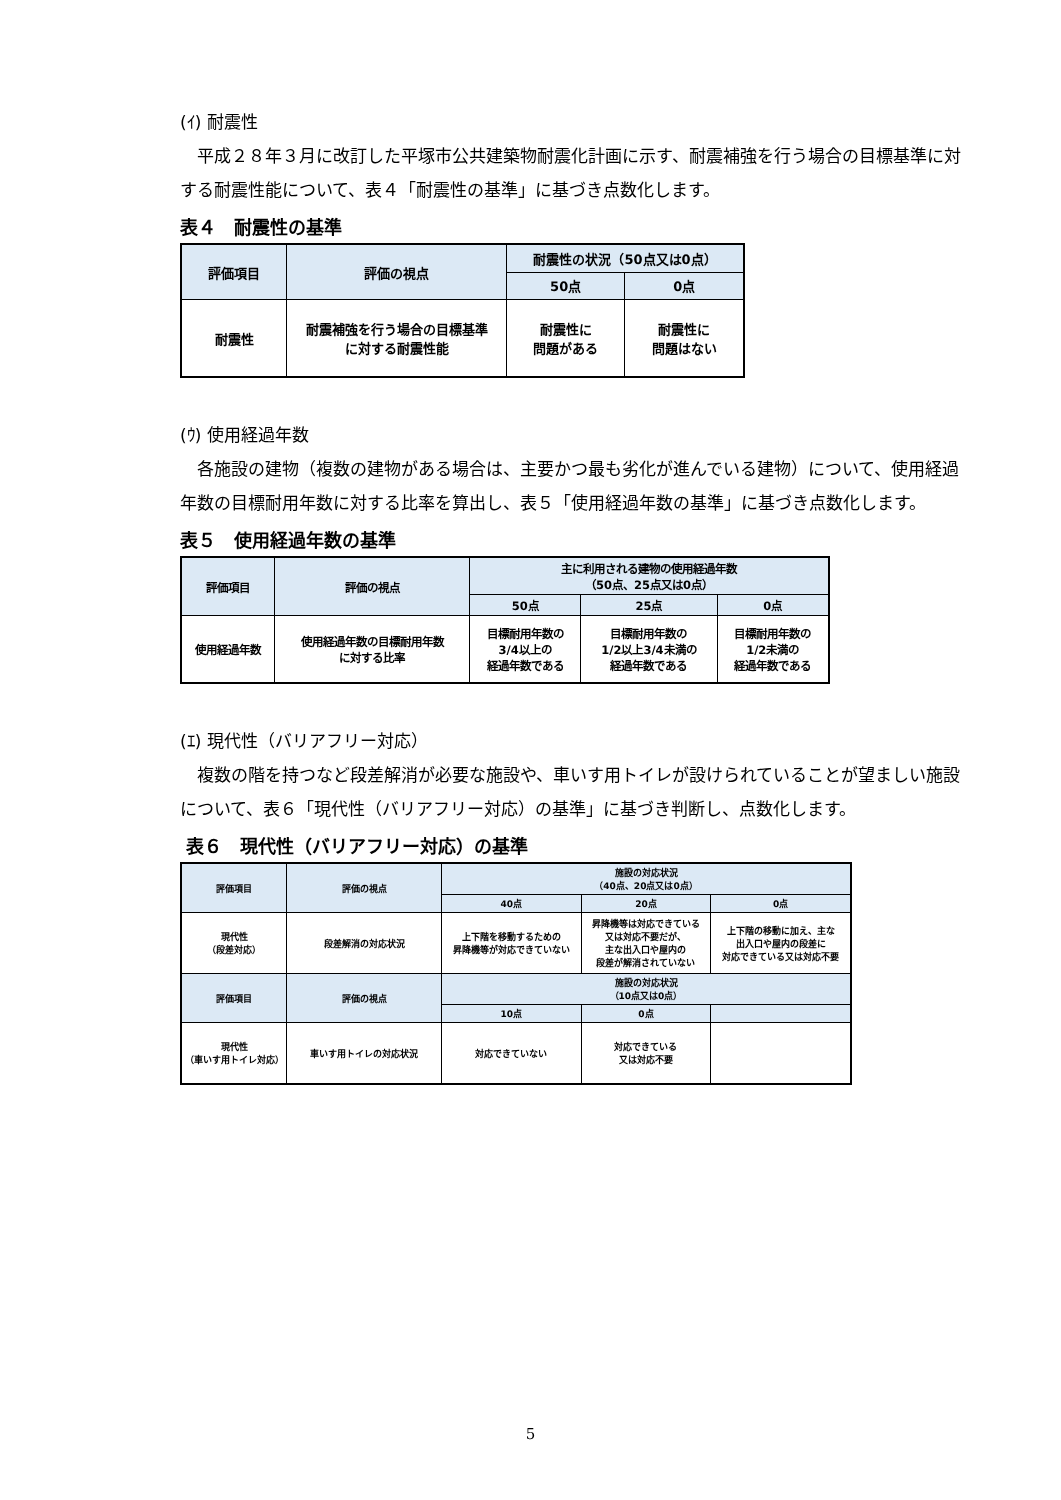(ｲ) 耐震性
平成２８年３月に改訂した平塚市公共建築物耐震化計画に示す、耐震補強を行う場合の目標基準に対する耐震性能について、表４「耐震性の基準」に基づき点数化します。
表４　耐震性の基準
| 評価項目 | 評価の視点 | 耐震性の状況（50点又は0点） | |
| --- | --- | --- | --- |
| | | 50点 | 0点 |
| 耐震性 | 耐震補強を行う場合の目標基準 に対する耐震性能 | 耐震性に 問題がある | 耐震性に 問題はない |
(ｳ) 使用経過年数
各施設の建物（複数の建物がある場合は、主要かつ最も劣化が進んでいる建物）について、使用経過年数の目標耐用年数に対する比率を算出し、表５「使用経過年数の基準」に基づき点数化します。
表５　使用経過年数の基準
| 評価項目 | 評価の視点 | 主に利用される建物の使用経過年数 （50点、25点又は0点） | | |
| --- | --- | --- | --- | --- |
| | | 50点 | 25点 | 0点 |
| 使用経過年数 | 使用経過年数の目標耐用年数 に対する比率 | 目標耐用年数の 3/4以上の 経過年数である | 目標耐用年数の 1/2以上3/4未満の 経過年数である | 目標耐用年数の 1/2未満の 経過年数である |
(ｴ) 現代性（バリアフリー対応）
複数の階を持つなど段差解消が必要な施設や、車いす用トイレが設けられていることが望ましい施設について、表６「現代性（バリアフリー対応）の基準」に基づき判断し、点数化します。
表６　現代性（バリアフリー対応）の基準
| 評価項目 | 評価の視点 | 施設の対応状況 （40点、20点又は0点） | | |
| --- | --- | --- | --- | --- |
| | | 40点 | 20点 | 0点 |
| 現代性 （段差対応） | 段差解消の対応状況 | 上下階を移動するための 昇降機等が対応できていない | 昇降機等は対応できている 又は対応不要だが、 主な出入口や屋内の 段差が解消されていない | 上下階の移動に加え、主な 出入口や屋内の段差に 対応できている又は対応不要 |
| 評価項目 | 評価の視点 | 施設の対応状況 （10点又は0点） | | |
| | | 10点 | 0点 | |
| 現代性 （車いす用トイレ対応） | 車いす用トイレの対応状況 | 対応できていない | 対応できている 又は対応不要 | |
5